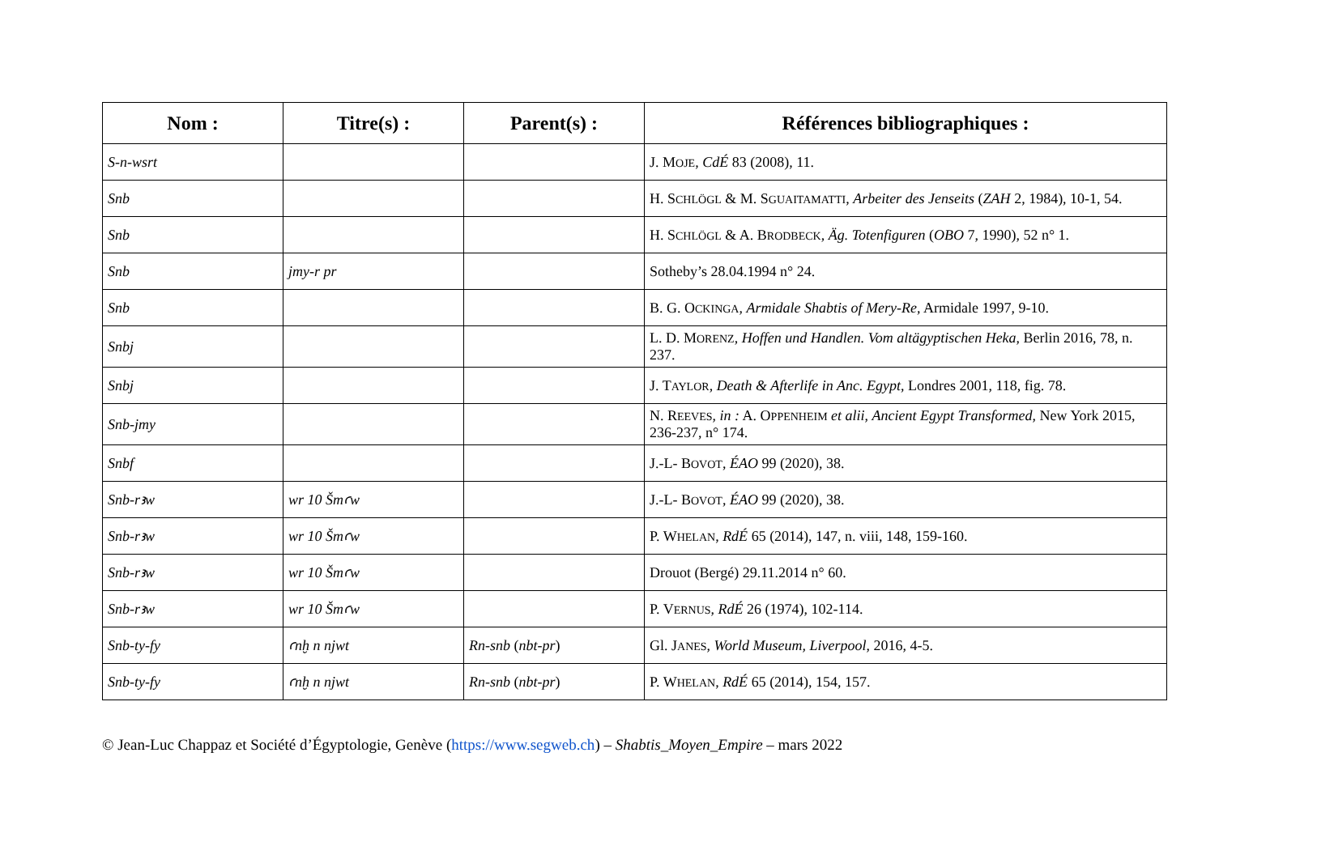| Nom : | Titre(s) : | Parent(s) : | Références bibliographiques : |
| --- | --- | --- | --- |
| S-n-wsrt | | | J. M OJE , CdÉ 83 (2008), 11. |
| Snb | | | H. S CHLÖGL & M. S GUAITAMATTI , Arbeiter des Jenseits ( ZAH 2, 1984), 10-1, 54. |
| Snb | | | H. S CHLÖGL & A. B RODBECK , Äg. Totenfiguren ( OBO 7, 1990), 52 n° 1. |
| Snb | jmy-r pr | | Sotheby’s 28.04.1994 n° 24. |
| Snb | | | B. G. O CKINGA , Armidale Shabtis of Mery-Re , Armidale 1997, 9-10. |
| Snbj | | | L. D. M ORENZ , Hoffen und Handlen. Vom altägyptischen Heka , Berlin 2016, 78, n. 237. |
| Snbj | | | J. T AYLOR , Death & Afterlife in Anc. Egypt , Londres 2001, 118, fig. 78. |
| Snb-jmy | | | N. R EEVES , in : A. O PPENHEIM et alii , Ancient Egypt Transformed , New York 2015, 236-237, n° 174. |
| Snbf | | | J.-L- B OVOT , ÉAO 99 (2020), 38. |
| Snb-rꜣw | wr 10 Šmꜥw | | J.-L- B OVOT , ÉAO 99 (2020), 38. |
| Snb-rꜣw | wr 10 Šmꜥw | | P. W HELAN , RdÉ 65 (2014), 147, n. viii, 148, 159-160. |
| Snb-rꜣw | wr 10 Šmꜥw | | Drouot (Bergé) 29.11.2014 n° 60. |
| Snb-rꜣw | wr 10 Šmꜥw | | P. V ERNUS , RdÉ 26 (1974), 102-114. |
| Snb-ty-fy | ꜥnḫ n njwt | Rn-snb ( nbt-pr ) | Gl. J ANES , World Museum, Liverpool , 2016, 4-5. |
| Snb-ty-fy | ꜥnḫ n njwt | Rn-snb ( nbt-pr ) | P. W HELAN , RdÉ 65 (2014), 154, 157. |
© Jean-Luc Chappaz et Société d’Égyptologie, Genève (https://www.segweb.ch) – Shabtis_Moyen_Empire – mars 2022